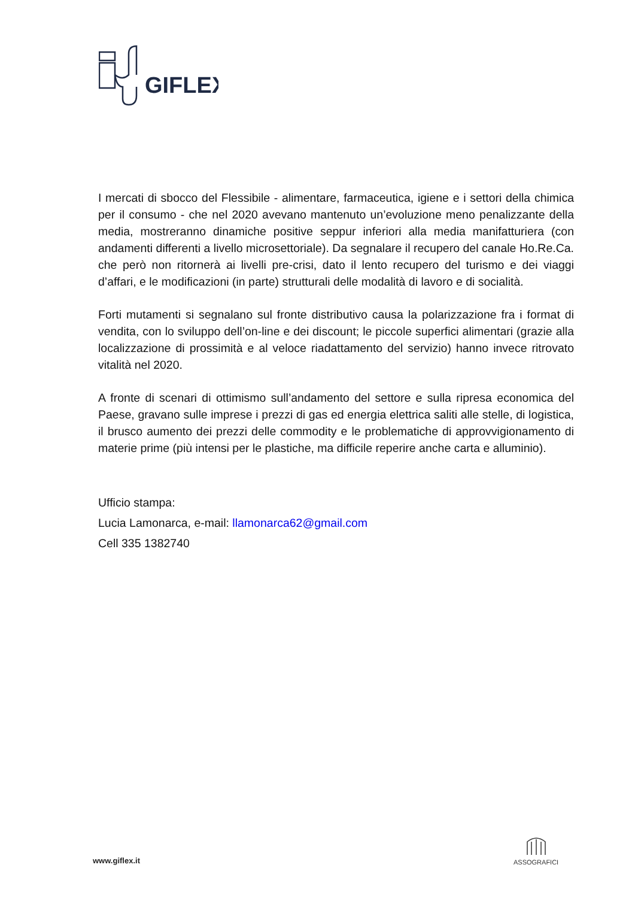GIFLEX
I mercati di sbocco del Flessibile - alimentare, farmaceutica, igiene e i settori della chimica per il consumo - che nel 2020 avevano mantenuto un’evoluzione meno penalizzante della media, mostreranno dinamiche positive seppur inferiori alla media manifatturiera (con andamenti differenti a livello microsettoriale). Da segnalare il recupero del canale Ho.Re.Ca. che però non ritornerà ai livelli pre-crisi, dato il lento recupero del turismo e dei viaggi d’affari, e le modificazioni (in parte) strutturali delle modalità di lavoro e di socialità.
Forti mutamenti si segnalano sul fronte distributivo causa la polarizzazione fra i format di vendita, con lo sviluppo dell’on-line e dei discount; le piccole superfici alimentari (grazie alla localizzazione di prossimità e al veloce riadattamento del servizio) hanno invece ritrovato vitalità nel 2020.
A fronte di scenari di ottimismo sull’andamento del settore e sulla ripresa economica del Paese, gravano sulle imprese i prezzi di gas ed energia elettrica saliti alle stelle, di logistica, il brusco aumento dei prezzi delle commodity e le problematiche di approvvigionamento di materie prime (più intensi per le plastiche, ma difficile reperire anche carta e alluminio).
Ufficio stampa:
Lucia Lamonarca, e-mail: llamonarca62@gmail.com
Cell 335 1382740
www.giflex.it
ASSOGRAFICI